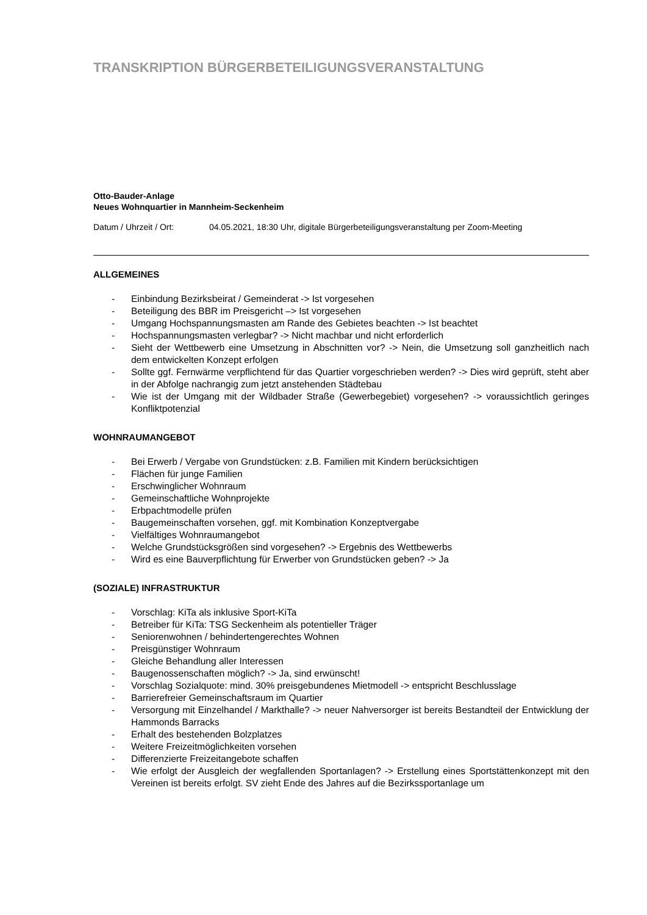TRANSKRIPTION BÜRGERBETEILIGUNGSVERANSTALTUNG
Otto-Bauder-Anlage
Neues Wohnquartier in Mannheim-Seckenheim
Datum / Uhrzeit / Ort: 04.05.2021, 18:30 Uhr, digitale Bürgerbeteiligungsveranstaltung per Zoom-Meeting
ALLGEMEINES
- Einbindung Bezirksbeirat / Gemeinderat -> Ist vorgesehen
- Beteiligung des BBR im Preisgericht –> Ist vorgesehen
- Umgang Hochspannungsmasten am Rande des Gebietes beachten -> Ist beachtet
- Hochspannungsmasten verlegbar? -> Nicht machbar und nicht erforderlich
- Sieht der Wettbewerb eine Umsetzung in Abschnitten vor? -> Nein, die Umsetzung soll ganzheitlich nach dem entwickelten Konzept erfolgen
- Sollte ggf. Fernwärme verpflichtend für das Quartier vorgeschrieben werden? -> Dies wird geprüft, steht aber in der Abfolge nachrangig zum jetzt anstehenden Städtebau
- Wie ist der Umgang mit der Wildbader Straße (Gewerbegebiet) vorgesehen? -> voraussichtlich geringes Konfliktpotenzial
WOHNRAUMANGEBOT
- Bei Erwerb / Vergabe von Grundstücken: z.B. Familien mit Kindern berücksichtigen
- Flächen für junge Familien
- Erschwinglicher Wohnraum
- Gemeinschaftliche Wohnprojekte
- Erbpachtmodelle prüfen
- Baugemeinschaften vorsehen, ggf. mit Kombination Konzeptvergabe
- Vielfältiges Wohnraumangebot
- Welche Grundstücksgrößen sind vorgesehen? -> Ergebnis des Wettbewerbs
- Wird es eine Bauverpflichtung für Erwerber von Grundstücken geben? -> Ja
(SOZIALE) INFRASTRUKTUR
- Vorschlag: KiTa als inklusive Sport-KiTa
- Betreiber für KiTa: TSG Seckenheim als potentieller Träger
- Seniorenwohnen / behindertengerechtes Wohnen
- Preisgünstiger Wohnraum
- Gleiche Behandlung aller Interessen
- Baugenossenschaften möglich? -> Ja, sind erwünscht!
- Vorschlag Sozialquote: mind. 30% preisgebundenes Mietmodell -> entspricht Beschlusslage
- Barrierefreier Gemeinschaftsraum im Quartier
- Versorgung mit Einzelhandel / Markthalle? -> neuer Nahversorger ist bereits Bestandteil der Entwicklung der Hammonds Barracks
- Erhalt des bestehenden Bolzplatzes
- Weitere Freizeitmöglichkeiten vorsehen
- Differenzierte Freizeitangebote schaffen
- Wie erfolgt der Ausgleich der wegfallenden Sportanlagen? -> Erstellung eines Sportstättenkonzept mit den Vereinen ist bereits erfolgt. SV zieht Ende des Jahres auf die Bezirkssportanlage um